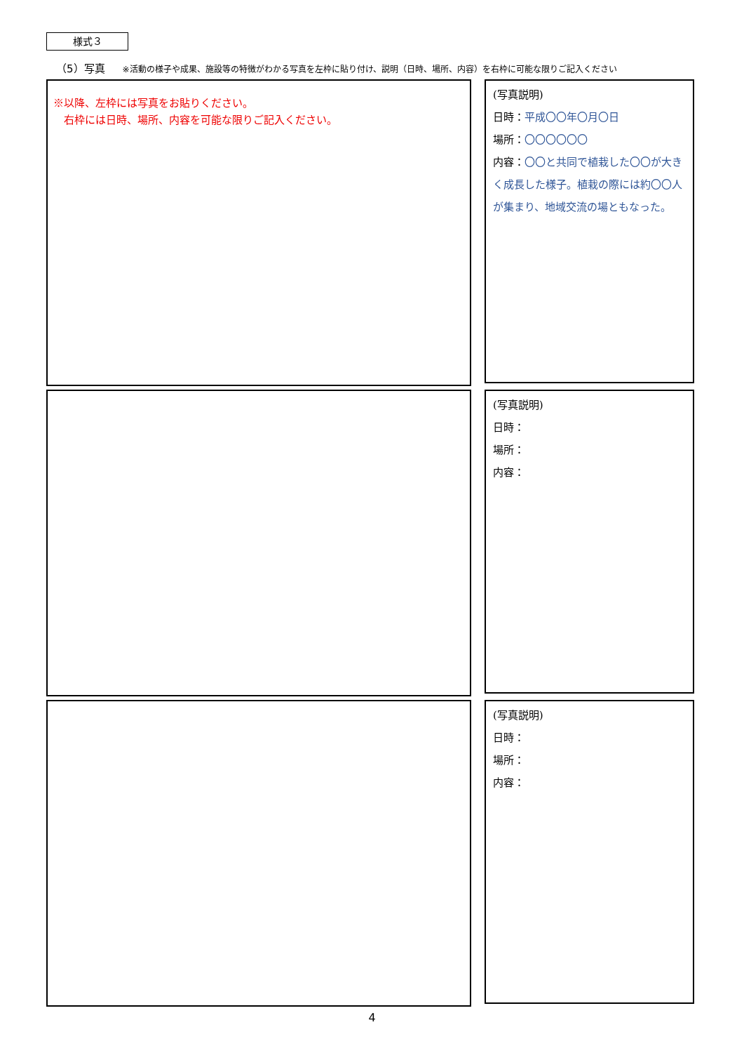様式３
（5）写真 ※活動の様子や成果、施設等の特徴がわかる写真を左枠に貼り付け、説明（日時、場所、内容）を右枠に可能な限りご記入ください
※以降、左枠には写真をお貼りください。
　右枠には日時、場所、内容を可能な限りご記入ください。
(写真説明)
日時：平成〇〇年〇月〇日
場所：〇〇〇〇〇〇
内容：〇〇と共同で植栽した〇〇が大きく成長した様子。植栽の際には約〇〇人が集まり、地域交流の場ともなった。
(写真説明)
日時：
場所：
内容：
(写真説明)
日時：
場所：
内容：
4